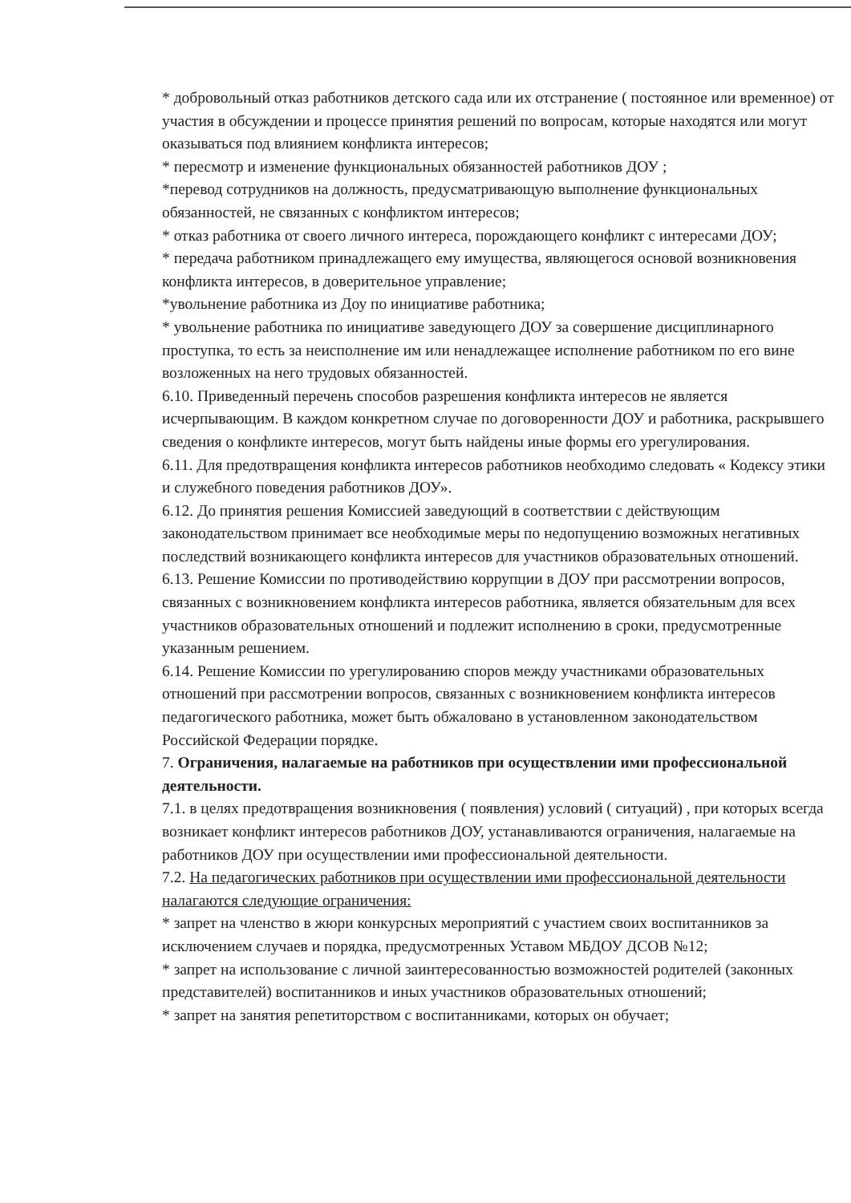* добровольный отказ работников детского сада или их отстранение ( постоянное или временное) от участия в обсуждении и процессе принятия решений по вопросам, которые находятся или могут оказываться под влиянием конфликта интересов;
* пересмотр и изменение функциональных обязанностей работников ДОУ ;
*перевод сотрудников на должность, предусматривающую выполнение функциональных обязанностей, не связанных с конфликтом интересов;
* отказ работника от своего личного интереса, порождающего конфликт с интересами ДОУ;
* передача работником принадлежащего ему имущества, являющегося основой возникновения конфликта интересов, в доверительное управление;
*увольнение работника из Доу по инициативе работника;
* увольнение работника по инициативе заведующего ДОУ за совершение дисциплинарного проступка, то есть за неисполнение им или ненадлежащее исполнение работником по его вине возложенных на него трудовых обязанностей.
6.10. Приведенный перечень способов разрешения конфликта интересов не является исчерпывающим. В каждом конкретном случае по договоренности ДОУ и работника, раскрывшего сведения о конфликте интересов, могут быть найдены иные формы его урегулирования.
6.11. Для предотвращения конфликта интересов работников необходимо следовать « Кодексу этики и служебного поведения работников ДОУ».
6.12. До принятия решения Комиссией заведующий в соответствии с действующим законодательством принимает все необходимые меры по недопущению возможных негативных последствий возникающего конфликта интересов для участников образовательных отношений.
6.13. Решение Комиссии по противодействию коррупции в ДОУ при рассмотрении вопросов, связанных с возникновением конфликта интересов работника, является обязательным для всех участников образовательных отношений и подлежит исполнению в сроки, предусмотренные указанным решением.
6.14. Решение Комиссии по урегулированию споров между участниками образовательных отношений при рассмотрении вопросов, связанных с возникновением конфликта интересов педагогического работника, может быть обжаловано в установленном законодательством Российской Федерации порядке.
7. Ограничения, налагаемые на работников при осуществлении ими профессиональной деятельности.
7.1. в целях предотвращения возникновения ( появления) условий ( ситуаций) , при которых всегда возникает конфликт интересов работников ДОУ, устанавливаются ограничения, налагаемые на работников ДОУ при осуществлении ими профессиональной деятельности.
7.2. На педагогических работников при осуществлении ими профессиональной деятельности налагаются следующие ограничения:
* запрет на членство в жюри конкурсных мероприятий с участием своих воспитанников за исключением случаев и порядка, предусмотренных Уставом МБДОУ ДСОВ №12;
* запрет на использование с личной заинтересованностью возможностей родителей (законных представителей) воспитанников и иных участников образовательных отношений;
* запрет на занятия репетиторством с воспитанниками, которых он обучает;